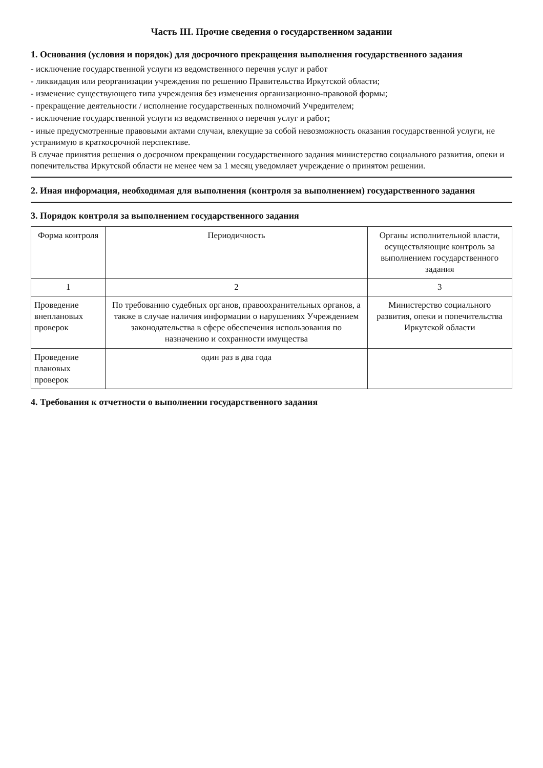Часть III. Прочие сведения о государственном задании
1. Основания (условия и порядок) для досрочного прекращения выполнения государственного задания
- исключение государственной услуги из ведомственного перечня услуг и работ
- ликвидация или реорганизации учреждения по решению Правительства Иркутской области;
- изменение существующего типа учреждения без изменения организационно-правовой формы;
- прекращение деятельности / исполнение государственных полномочий Учредителем;
- исключение государственной услуги из ведомственного перечня услуг и работ;
- иные предусмотренные правовыми актами случаи, влекущие за собой невозможность оказания государственной услуги, не устранимую в краткосрочной перспективе.
В случае принятия решения о досрочном прекращении государственного задания министерство социального развития, опеки и попечительства Иркутской области не менее чем за 1 месяц уведомляет учреждение о принятом решении.
2. Иная информация, необходимая для выполнения (контроля за выполнением) государственного задания
3. Порядок контроля за выполнением государственного задания
| Форма контроля | Периодичность | Органы исполнительной власти, осуществляющие контроль за выполнением государственного задания |
| --- | --- | --- |
| 1 | 2 | 3 |
| Проведение внеплановых проверок | По требованию судебных органов, правоохранительных органов, а также в случае наличия информации о нарушениях Учреждением законодательства в сфере обеспечения использования по назначению и сохранности имущества | Министерство социального развития, опеки и попечительства Иркутской области |
| Проведение плановых проверок | один раз в два года | |
4. Требования к отчетности о выполнении государственного задания